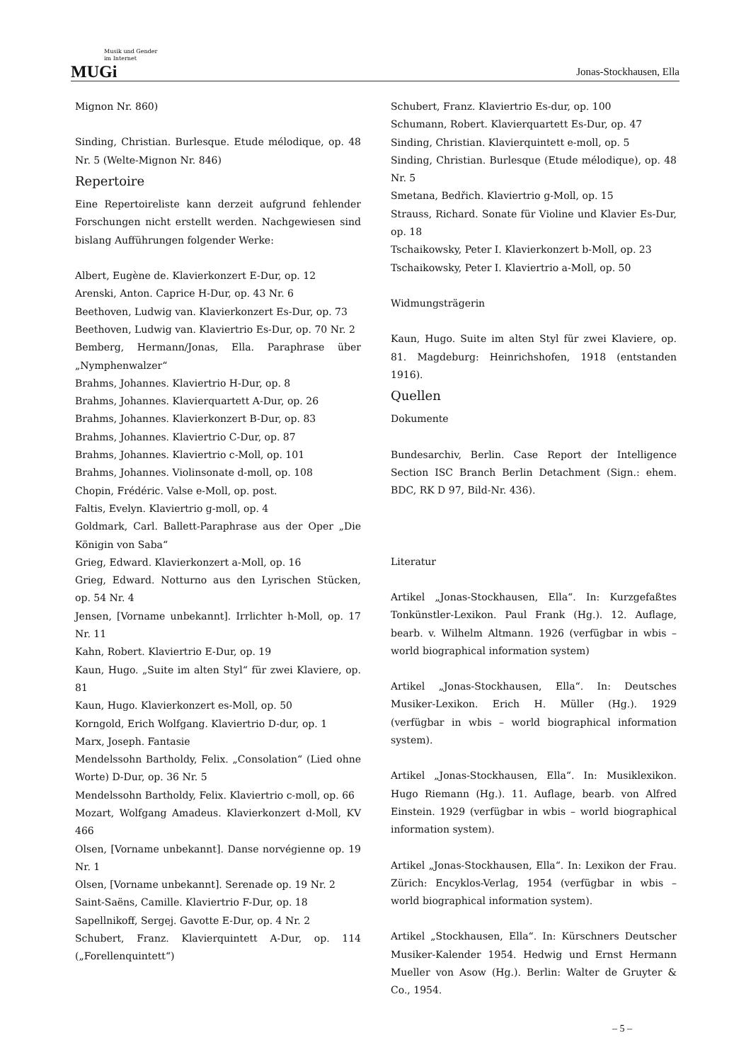Musik und Gender
im Internet
MUGi
Jonas-Stockhausen, Ella
Mignon Nr. 860)
Sinding, Christian. Burlesque. Etude mélodique, op. 48 Nr. 5 (Welte-Mignon Nr. 846)
Repertoire
Eine Repertoireliste kann derzeit aufgrund fehlender Forschungen nicht erstellt werden. Nachgewiesen sind bislang Aufführungen folgender Werke:
Albert, Eugène de. Klavierkonzert E-Dur, op. 12
Arenski, Anton. Caprice H-Dur, op. 43 Nr. 6
Beethoven, Ludwig van. Klavierkonzert Es-Dur, op. 73
Beethoven, Ludwig van. Klaviertrio Es-Dur, op. 70 Nr. 2
Bemberg, Hermann/Jonas, Ella. Paraphrase über „Nymphenwalzer“
Brahms, Johannes. Klaviertrio H-Dur, op. 8
Brahms, Johannes. Klavierquartett A-Dur, op. 26
Brahms, Johannes. Klavierkonzert B-Dur, op. 83
Brahms, Johannes. Klaviertrio C-Dur, op. 87
Brahms, Johannes. Klaviertrio c-Moll, op. 101
Brahms, Johannes. Violinsonate d-moll, op. 108
Chopin, Frédéric. Valse e-Moll, op. post.
Faltis, Evelyn. Klaviertrio g-moll, op. 4
Goldmark, Carl. Ballett-Paraphrase aus der Oper „Die Königin von Saba“
Grieg, Edward. Klavierkonzert a-Moll, op. 16
Grieg, Edward. Notturno aus den Lyrischen Stücken, op. 54 Nr. 4
Jensen, [Vorname unbekannt]. Irrlichter h-Moll, op. 17 Nr. 11
Kahn, Robert. Klaviertrio E-Dur, op. 19
Kaun, Hugo. „Suite im alten Styl“ für zwei Klaviere, op. 81
Kaun, Hugo. Klavierkonzert es-Moll, op. 50
Korngold, Erich Wolfgang. Klaviertrio D-dur, op. 1
Marx, Joseph. Fantasie
Mendelssohn Bartholdy, Felix. „Consolation“ (Lied ohne Worte) D-Dur, op. 36 Nr. 5
Mendelssohn Bartholdy, Felix. Klaviertrio c-moll, op. 66
Mozart, Wolfgang Amadeus. Klavierkonzert d-Moll, KV 466
Olsen, [Vorname unbekannt]. Danse norvégienne op. 19 Nr. 1
Olsen, [Vorname unbekannt]. Serenade op. 19 Nr. 2
Saint-Saëns, Camille. Klaviertrio F-Dur, op. 18
Sapellnikoff, Sergej. Gavotte E-Dur, op. 4 Nr. 2
Schubert, Franz. Klavierquintett A-Dur, op. 114 („Forellenquintett“)
Schubert, Franz. Klaviertrio Es-dur, op. 100
Schumann, Robert. Klavierquartett Es-Dur, op. 47
Sinding, Christian. Klavierquintett e-moll, op. 5
Sinding, Christian. Burlesque (Etude mélodique), op. 48 Nr. 5
Smetana, Bedřich. Klaviertrio g-Moll, op. 15
Strauss, Richard. Sonate für Violine und Klavier Es-Dur, op. 18
Tschaikowsky, Peter I. Klavierkonzert b-Moll, op. 23
Tschaikowsky, Peter I. Klaviertrio a-Moll, op. 50
Widmungsträgerin
Kaun, Hugo. Suite im alten Styl für zwei Klaviere, op. 81. Magdeburg: Heinrichshofen, 1918 (entstanden 1916).
Quellen
Dokumente
Bundesarchiv, Berlin. Case Report der Intelligence Section ISC Branch Berlin Detachment (Sign.: ehem. BDC, RK D 97, Bild-Nr. 436).
Literatur
Artikel „Jonas-Stockhausen, Ella“. In: Kurzgefaßtes Tonkünstler-Lexikon. Paul Frank (Hg.). 12. Auflage, bearb. v. Wilhelm Altmann. 1926 (verfügbar in wbis – world biographical information system)
Artikel „Jonas-Stockhausen, Ella“. In: Deutsches Musiker-Lexikon. Erich H. Müller (Hg.). 1929 (verfügbar in wbis – world biographical information system).
Artikel „Jonas-Stockhausen, Ella“. In: Musiklexikon. Hugo Riemann (Hg.). 11. Auflage, bearb. von Alfred Einstein. 1929 (verfügbar in wbis – world biographical information system).
Artikel „Jonas-Stockhausen, Ella“. In: Lexikon der Frau. Zürich: Encyklos-Verlag, 1954 (verfügbar in wbis – world biographical information system).
Artikel „Stockhausen, Ella“. In: Kürschners Deutscher Musiker-Kalender 1954. Hedwig und Ernst Hermann Mueller von Asow (Hg.). Berlin: Walter de Gruyter & Co., 1954.
– 5 –